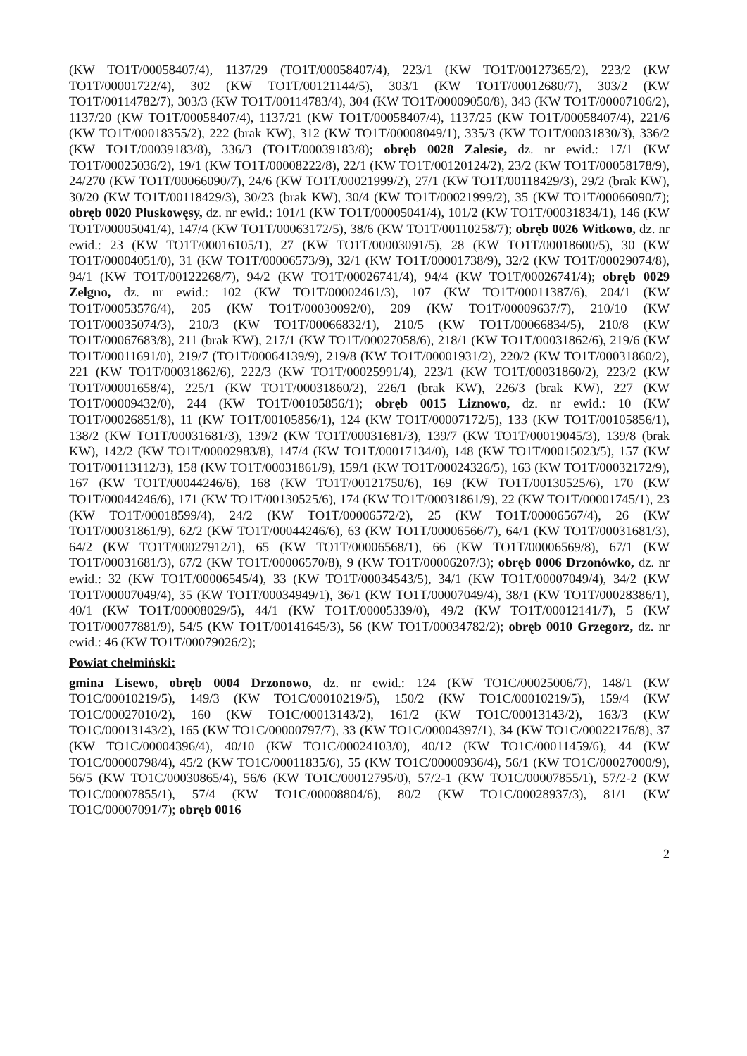(KW TO1T/00058407/4), 1137/29 (TO1T/00058407/4), 223/1 (KW TO1T/00127365/2), 223/2 (KW TO1T/00001722/4), 302 (KW TO1T/00121144/5), 303/1 (KW TO1T/00012680/7), 303/2 (KW TO1T/00114782/7), 303/3 (KW TO1T/00114783/4), 304 (KW TO1T/00009050/8), 343 (KW TO1T/00007106/2), 1137/20 (KW TO1T/00058407/4), 1137/21 (KW TO1T/00058407/4), 1137/25 (KW TO1T/00058407/4), 221/6 (KW TO1T/00018355/2), 222 (brak KW), 312 (KW TO1T/00008049/1), 335/3 (KW TO1T/00031830/3), 336/2 (KW TO1T/00039183/8), 336/3 (TO1T/00039183/8); obręb 0028 Zalesie, dz. nr ewid.: 17/1 (KW TO1T/00025036/2), 19/1 (KW TO1T/00008222/8), 22/1 (KW TO1T/00120124/2), 23/2 (KW TO1T/00058178/9), 24/270 (KW TO1T/00066090/7), 24/6 (KW TO1T/00021999/2), 27/1 (KW TO1T/00118429/3), 29/2 (brak KW), 30/20 (KW TO1T/00118429/3), 30/23 (brak KW), 30/4 (KW TO1T/00021999/2), 35 (KW TO1T/00066090/7); obręb 0020 Pluskowęsy, dz. nr ewid.: 101/1 (KW TO1T/00005041/4), 101/2 (KW TO1T/00031834/1), 146 (KW TO1T/00005041/4), 147/4 (KW TO1T/00063172/5), 38/6 (KW TO1T/00110258/7); obręb 0026 Witkowo, dz. nr ewid.: 23 (KW TO1T/00016105/1), 27 (KW TO1T/00003091/5), 28 (KW TO1T/00018600/5), 30 (KW TO1T/00004051/0), 31 (KW TO1T/00006573/9), 32/1 (KW TO1T/00001738/9), 32/2 (KW TO1T/00029074/8), 94/1 (KW TO1T/00122268/7), 94/2 (KW TO1T/00026741/4), 94/4 (KW TO1T/00026741/4); obręb 0029 Zelgno, dz. nr ewid.: 102 (KW TO1T/00002461/3), 107 (KW TO1T/00011387/6), 204/1 (KW TO1T/00053576/4), 205 (KW TO1T/00030092/0), 209 (KW TO1T/00009637/7), 210/10 (KW TO1T/00035074/3), 210/3 (KW TO1T/00066832/1), 210/5 (KW TO1T/00066834/5), 210/8 (KW TO1T/00067683/8), 211 (brak KW), 217/1 (KW TO1T/00027058/6), 218/1 (KW TO1T/00031862/6), 219/6 (KW TO1T/00011691/0), 219/7 (TO1T/00064139/9), 219/8 (KW TO1T/00001931/2), 220/2 (KW TO1T/00031860/2), 221 (KW TO1T/00031862/6), 222/3 (KW TO1T/00025991/4), 223/1 (KW TO1T/00031860/2), 223/2 (KW TO1T/00001658/4), 225/1 (KW TO1T/00031860/2), 226/1 (brak KW), 226/3 (brak KW), 227 (KW TO1T/00009432/0), 244 (KW TO1T/00105856/1); obręb 0015 Liznowo, dz. nr ewid.: 10 (KW TO1T/00026851/8), 11 (KW TO1T/00105856/1), 124 (KW TO1T/00007172/5), 133 (KW TO1T/00105856/1), 138/2 (KW TO1T/00031681/3), 139/2 (KW TO1T/00031681/3), 139/7 (KW TO1T/00019045/3), 139/8 (brak KW), 142/2 (KW TO1T/00002983/8), 147/4 (KW TO1T/00017134/0), 148 (KW TO1T/00015023/5), 157 (KW TO1T/00113112/3), 158 (KW TO1T/00031861/9), 159/1 (KW TO1T/00024326/5), 163 (KW TO1T/00032172/9), 167 (KW TO1T/00044246/6), 168 (KW TO1T/00121750/6), 169 (KW TO1T/00130525/6), 170 (KW TO1T/00044246/6), 171 (KW TO1T/00130525/6), 174 (KW TO1T/00031861/9), 22 (KW TO1T/00001745/1), 23 (KW TO1T/00018599/4), 24/2 (KW TO1T/00006572/2), 25 (KW TO1T/00006567/4), 26 (KW TO1T/00031861/9), 62/2 (KW TO1T/00044246/6), 63 (KW TO1T/00006566/7), 64/1 (KW TO1T/00031681/3), 64/2 (KW TO1T/00027912/1), 65 (KW TO1T/00006568/1), 66 (KW TO1T/00006569/8), 67/1 (KW TO1T/00031681/3), 67/2 (KW TO1T/00006570/8), 9 (KW TO1T/00006207/3); obręb 0006 Drzonówko, dz. nr ewid.: 32 (KW TO1T/00006545/4), 33 (KW TO1T/00034543/5), 34/1 (KW TO1T/00007049/4), 34/2 (KW TO1T/00007049/4), 35 (KW TO1T/00034949/1), 36/1 (KW TO1T/00007049/4), 38/1 (KW TO1T/00028386/1), 40/1 (KW TO1T/00008029/5), 44/1 (KW TO1T/00005339/0), 49/2 (KW TO1T/00012141/7), 5 (KW TO1T/00077881/9), 54/5 (KW TO1T/00141645/3), 56 (KW TO1T/00034782/2); obręb 0010 Grzegorz, dz. nr ewid.: 46 (KW TO1T/00079026/2);
Powiat chełmiński:
gmina Lisewo, obręb 0004 Drzonowo, dz. nr ewid.: 124 (KW TO1C/00025006/7), 148/1 (KW TO1C/00010219/5), 149/3 (KW TO1C/00010219/5), 150/2 (KW TO1C/00010219/5), 159/4 (KW TO1C/00027010/2), 160 (KW TO1C/00013143/2), 161/2 (KW TO1C/00013143/2), 163/3 (KW TO1C/00013143/2), 165 (KW TO1C/00000797/7), 33 (KW TO1C/00004397/1), 34 (KW TO1C/00022176/8), 37 (KW TO1C/00004396/4), 40/10 (KW TO1C/00024103/0), 40/12 (KW TO1C/00011459/6), 44 (KW TO1C/00000798/4), 45/2 (KW TO1C/00011835/6), 55 (KW TO1C/00000936/4), 56/1 (KW TO1C/00027000/9), 56/5 (KW TO1C/00030865/4), 56/6 (KW TO1C/00012795/0), 57/2-1 (KW TO1C/00007855/1), 57/2-2 (KW TO1C/00007855/1), 57/4 (KW TO1C/00008804/6), 80/2 (KW TO1C/00028937/3), 81/1 (KW TO1C/00007091/7); obręb 0016
2